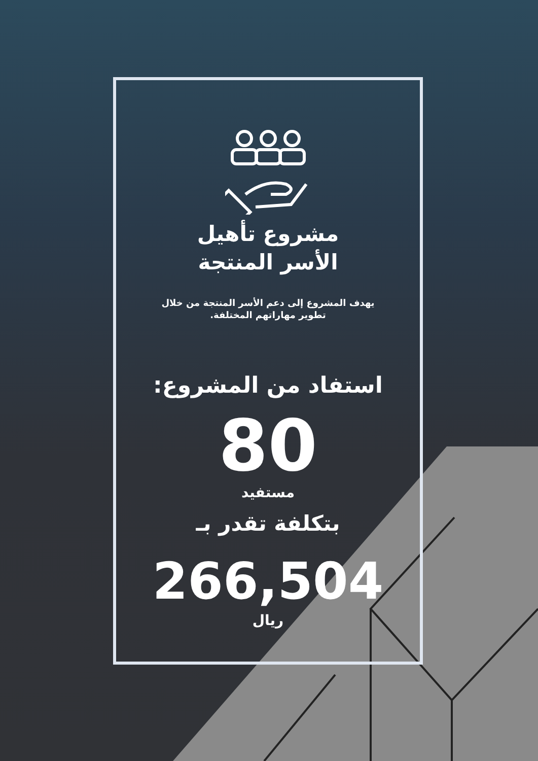مشروع تأهيل
الأسر المنتجة
يهدف المشروع إلى دعم الأسر المنتجة من خلال
تطوير مهاراتهم المختلفة.
استفاد من المشروع:
80
مستفيد
بتكلفة تقدر بـ
266,504
ريال